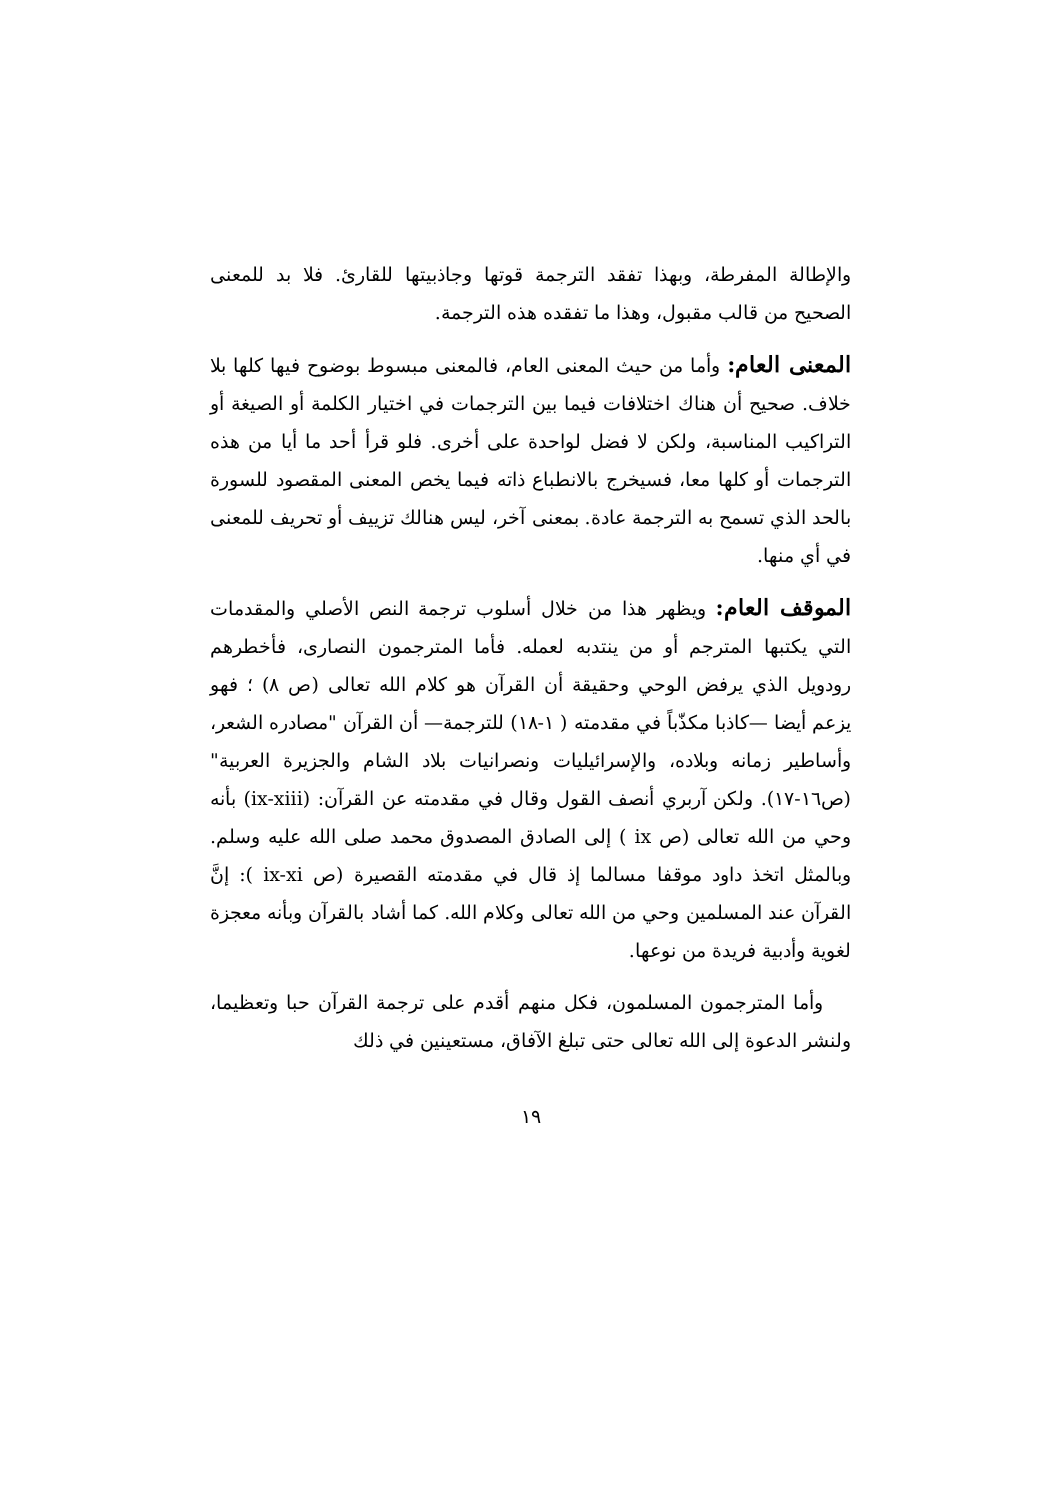والإطالة المفرطة، وبهذا تفقد الترجمة قوتها وجاذبيتها للقارئ. فلا بد للمعنى الصحيح من قالب مقبول، وهذا ما تفقده هذه الترجمة.
المعنى العام: وأما من حيث المعنى العام، فالمعنى مبسوط بوضوح فيها كلها بلا خلاف. صحيح أن هناك اختلافات فيما بين الترجمات في اختيار الكلمة أو الصيغة أو التراكيب المناسبة، ولكن لا فضل لواحدة على أخرى. فلو قرأ أحد ما أيا من هذه الترجمات أو كلها معا، فسيخرج بالانطباع ذاته فيما يخص المعنى المقصود للسورة بالحد الذي تسمح به الترجمة عادة. بمعنى آخر، ليس هنالك تزييف أو تحريف للمعنى في أي منها.
الموقف العام: ويظهر هذا من خلال أسلوب ترجمة النص الأصلي والمقدمات التي يكتبها المترجم أو من ينتدبه لعمله. فأما المترجمون النصارى، فأخطرهم رودويل الذي يرفض الوحي وحقيقة أن القرآن هو كلام الله تعالى (ص ٨) ؛ فهو يزعم أيضا —كاذبا مكذّباً في مقدمته ( ١-١٨) للترجمة— أن القرآن "مصادره الشعر، وأساطير زمانه وبلاده، والإسرائيليات ونصرانيات بلاد الشام والجزيرة العربية" (ص١٦-١٧). ولكن آربري أنصف القول وقال في مقدمته عن القرآن: (ix-xiii) بأنه وحي من الله تعالى (ص ix ) إلى الصادق المصدوق محمد صلى الله عليه وسلم. وبالمثل اتخذ داود موقفا مسالما إذ قال في مقدمته القصيرة (ص ix-xi ): إنَّ القرآن عند المسلمين وحي من الله تعالى وكلام الله. كما أشاد بالقرآن وبأنه معجزة لغوية وأدبية فريدة من نوعها.
وأما المترجمون المسلمون، فكل منهم أقدم على ترجمة القرآن حبا وتعظيما، ولنشر الدعوة إلى الله تعالى حتى تبلغ الآفاق، مستعينين في ذلك
١٩